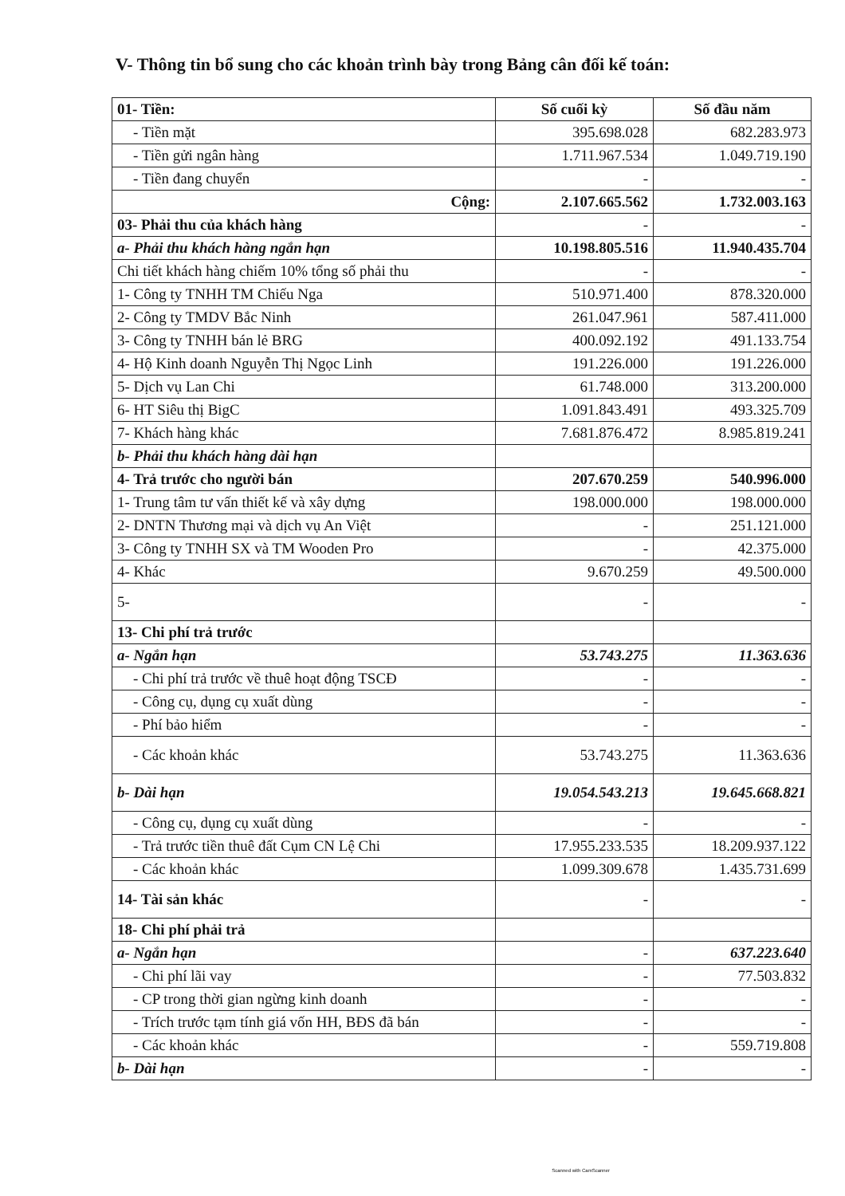V- Thông tin bổ sung cho các khoản trình bày trong Bảng cân đối kế toán:
| 01- Tiền: | Số cuối kỳ | Số đầu năm |
| --- | --- | --- |
| - Tiền mặt | 395.698.028 | 682.283.973 |
| - Tiền gửi ngân hàng | 1.711.967.534 | 1.049.719.190 |
| - Tiền đang chuyển | - | - |
| Cộng: | 2.107.665.562 | 1.732.003.163 |
| 03- Phải thu của khách hàng | - | - |
| a- Phải thu khách hàng ngắn hạn | 10.198.805.516 | 11.940.435.704 |
| Chi tiết khách hàng chiếm 10% tổng số phải thu | - | - |
| 1- Công ty TNHH TM Chiếu Nga | 510.971.400 | 878.320.000 |
| 2- Công ty TMDV Bắc Ninh | 261.047.961 | 587.411.000 |
| 3- Công ty TNHH bán lẻ BRG | 400.092.192 | 491.133.754 |
| 4- Hộ Kinh doanh Nguyễn Thị Ngọc Linh | 191.226.000 | 191.226.000 |
| 5- Dịch vụ Lan Chi | 61.748.000 | 313.200.000 |
| 6- HT Siêu thị BigC | 1.091.843.491 | 493.325.709 |
| 7- Khách hàng khác | 7.681.876.472 | 8.985.819.241 |
| b- Phải thu khách hàng dài hạn | | |
| 4- Trả trước cho người bán | 207.670.259 | 540.996.000 |
| 1- Trung tâm tư vấn thiết kế và xây dựng | 198.000.000 | 198.000.000 |
| 2- DNTN Thương mại và dịch vụ An Việt | - | 251.121.000 |
| 3- Công ty TNHH SX và TM Wooden Pro | - | 42.375.000 |
| 4- Khác | 9.670.259 | 49.500.000 |
| 5- | - | - |
| 13- Chi phí trả trước | | |
| a- Ngắn hạn | 53.743.275 | 11.363.636 |
| - Chi phí trả trước về thuê hoạt động TSCĐ | - | - |
| - Công cụ, dụng cụ xuất dùng | - | - |
| - Phí bảo hiểm | - | - |
| - Các khoản khác | 53.743.275 | 11.363.636 |
| b- Dài hạn | 19.054.543.213 | 19.645.668.821 |
| - Công cụ, dụng cụ xuất dùng | - | - |
| - Trả trước tiền thuê đất Cụm CN Lệ Chi | 17.955.233.535 | 18.209.937.122 |
| - Các khoản khác | 1.099.309.678 | 1.435.731.699 |
| 14- Tài sản khác | - | - |
| 18- Chi phí phải trả | | |
| a- Ngắn hạn | - | 637.223.640 |
| - Chi phí lãi vay | - | 77.503.832 |
| - CP trong thời gian ngừng kinh doanh | - | - |
| - Trích trước tạm tính giá vốn HH, BĐS đã bán | - | - |
| - Các khoản khác | - | 559.719.808 |
| b- Dài hạn | - | - |
Scanned with CamScanner